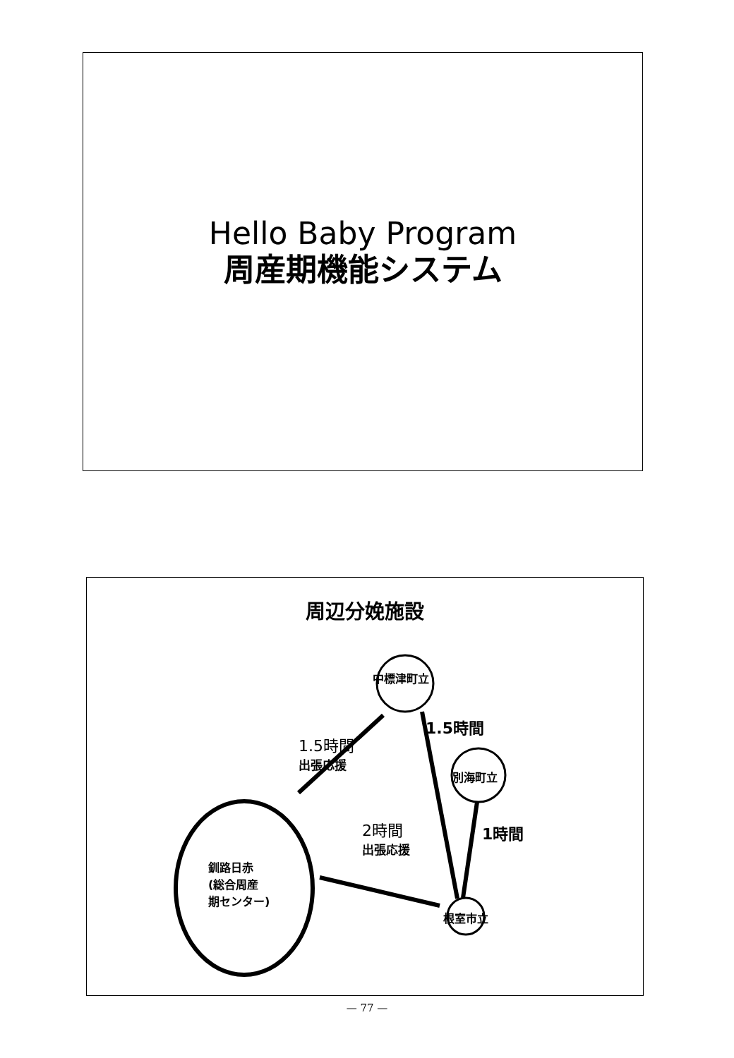Hello Baby Program
周産期機能システム
周辺分娩施設
中標津町立
別海町立
根室市立
釧路日赤
(総合周産
期センター)
1.5時間
出張応援
1.5時間
2時間
出張応援
1時間
— 77 —